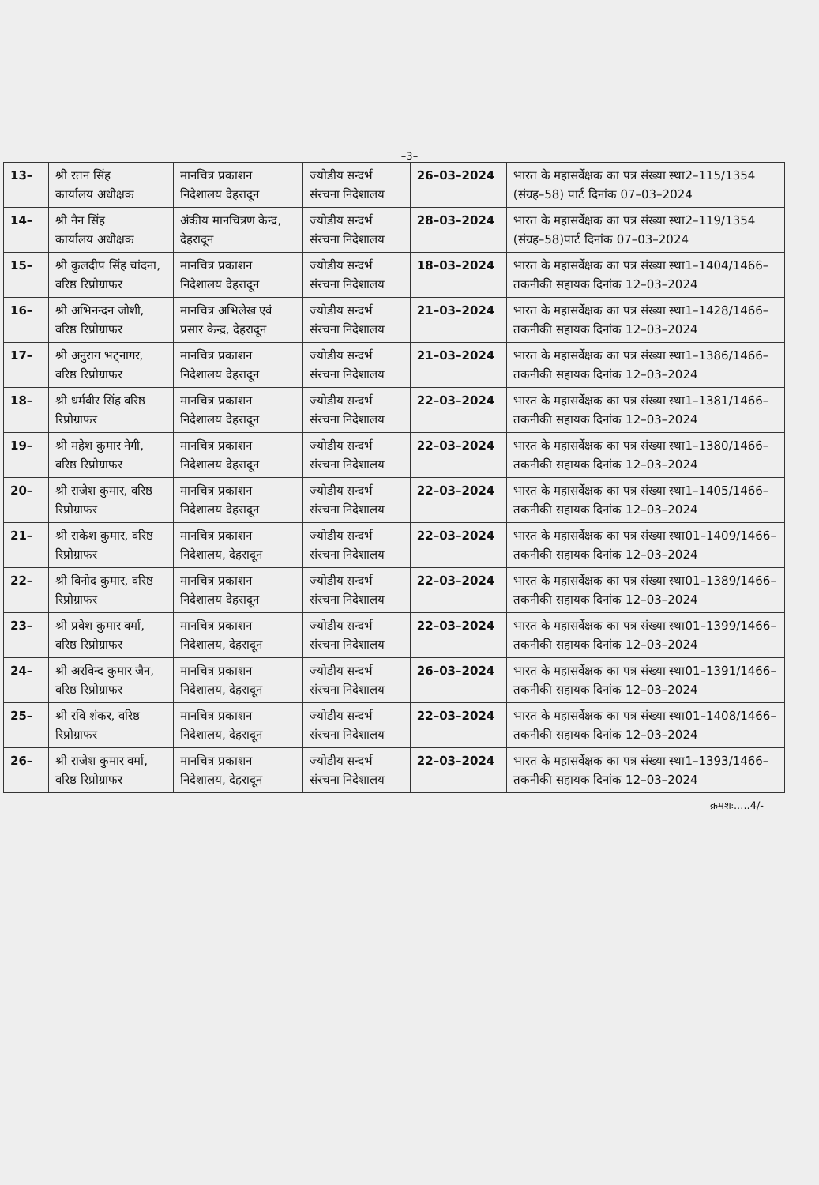–3–
| 13– | श्री रतन सिंह कार्यालय अधीक्षक | मानचित्र प्रकाशन निदेशालय देहरादून | ज्योडीय सन्दर्भ संरचना निदेशालय | 26–03–2024 | भारत के महासर्वेक्षक का पत्र संख्या स्था2–115/1354 (संग्रह–58) पार्ट दिनांक 07–03–2024 |
| 14– | श्री नैन सिंह कार्यालय अधीक्षक | अंकीय मानचित्रण केन्द्र, देहरादून | ज्योडीय सन्दर्भ संरचना निदेशालय | 28–03–2024 | भारत के महासर्वेक्षक का पत्र संख्या स्था2–119/1354 (संग्रह–58)पार्ट दिनांक 07–03–2024 |
| 15– | श्री कुलदीप सिंह चांदना, वरिष्ठ रिप्रोग्राफर | मानचित्र प्रकाशन निदेशालय देहरादून | ज्योडीय सन्दर्भ संरचना निदेशालय | 18–03–2024 | भारत के महासर्वेक्षक का पत्र संख्या स्था1–1404/1466–तकनीकी सहायक दिनांक 12–03–2024 |
| 16– | श्री अभिनन्दन जोशी, वरिष्ठ रिप्रोग्राफर | मानचित्र अभिलेख एवं प्रसार केन्द्र, देहरादून | ज्योडीय सन्दर्भ संरचना निदेशालय | 21–03–2024 | भारत के महासर्वेक्षक का पत्र संख्या स्था1–1428/1466–तकनीकी सहायक दिनांक 12–03–2024 |
| 17– | श्री अनुराग भट्नागर, वरिष्ठ रिप्रोग्राफर | मानचित्र प्रकाशन निदेशालय देहरादून | ज्योडीय सन्दर्भ संरचना निदेशालय | 21–03–2024 | भारत के महासर्वेक्षक का पत्र संख्या स्था1–1386/1466–तकनीकी सहायक दिनांक 12–03–2024 |
| 18– | श्री धर्मवीर सिंह वरिष्ठ रिप्रोग्राफर | मानचित्र प्रकाशन निदेशालय देहरादून | ज्योडीय सन्दर्भ संरचना निदेशालय | 22–03–2024 | भारत के महासर्वेक्षक का पत्र संख्या स्था1–1381/1466–तकनीकी सहायक दिनांक 12–03–2024 |
| 19– | श्री महेश कुमार नेगी, वरिष्ठ रिप्रोग्राफर | मानचित्र प्रकाशन निदेशालय देहरादून | ज्योडीय सन्दर्भ संरचना निदेशालय | 22–03–2024 | भारत के महासर्वेक्षक का पत्र संख्या स्था1–1380/1466–तकनीकी सहायक दिनांक 12–03–2024 |
| 20– | श्री राजेश कुमार, वरिष्ठ रिप्रोग्राफर | मानचित्र प्रकाशन निदेशालय देहरादून | ज्योडीय सन्दर्भ संरचना निदेशालय | 22–03–2024 | भारत के महासर्वेक्षक का पत्र संख्या स्था1–1405/1466–तकनीकी सहायक दिनांक 12–03–2024 |
| 21– | श्री राकेश कुमार, वरिष्ठ रिप्रोग्राफर | मानचित्र प्रकाशन निदेशालय, देहरादून | ज्योडीय सन्दर्भ संरचना निदेशालय | 22–03–2024 | भारत के महासर्वेक्षक का पत्र संख्या स्था01–1409/1466–तकनीकी सहायक दिनांक 12–03–2024 |
| 22– | श्री विनोद कुमार, वरिष्ठ रिप्रोग्राफर | मानचित्र प्रकाशन निदेशालय देहरादून | ज्योडीय सन्दर्भ संरचना निदेशालय | 22–03–2024 | भारत के महासर्वेक्षक का पत्र संख्या स्था01–1389/1466–तकनीकी सहायक दिनांक 12–03–2024 |
| 23– | श्री प्रवेश कुमार वर्मा, वरिष्ठ रिप्रोग्राफर | मानचित्र प्रकाशन निदेशालय, देहरादून | ज्योडीय सन्दर्भ संरचना निदेशालय | 22–03–2024 | भारत के महासर्वेक्षक का पत्र संख्या स्था01–1399/1466–तकनीकी सहायक दिनांक 12–03–2024 |
| 24– | श्री अरविन्द कुमार जैन, वरिष्ठ रिप्रोग्राफर | मानचित्र प्रकाशन निदेशालय, देहरादून | ज्योडीय सन्दर्भ संरचना निदेशालय | 26–03–2024 | भारत के महासर्वेक्षक का पत्र संख्या स्था01–1391/1466–तकनीकी सहायक दिनांक 12–03–2024 |
| 25– | श्री रवि शंकर, वरिष्ठ रिप्रोग्राफर | मानचित्र प्रकाशन निदेशालय, देहरादून | ज्योडीय सन्दर्भ संरचना निदेशालय | 22–03–2024 | भारत के महासर्वेक्षक का पत्र संख्या स्था01–1408/1466–तकनीकी सहायक दिनांक 12–03–2024 |
| 26– | श्री राजेश कुमार वर्मा, वरिष्ठ रिप्रोग्राफर | मानचित्र प्रकाशन निदेशालय, देहरादून | ज्योडीय सन्दर्भ संरचना निदेशालय | 22–03–2024 | भारत के महासर्वेक्षक का पत्र संख्या स्था1–1393/1466–तकनीकी सहायक दिनांक 12–03–2024 |
क्रमशः.....4/-